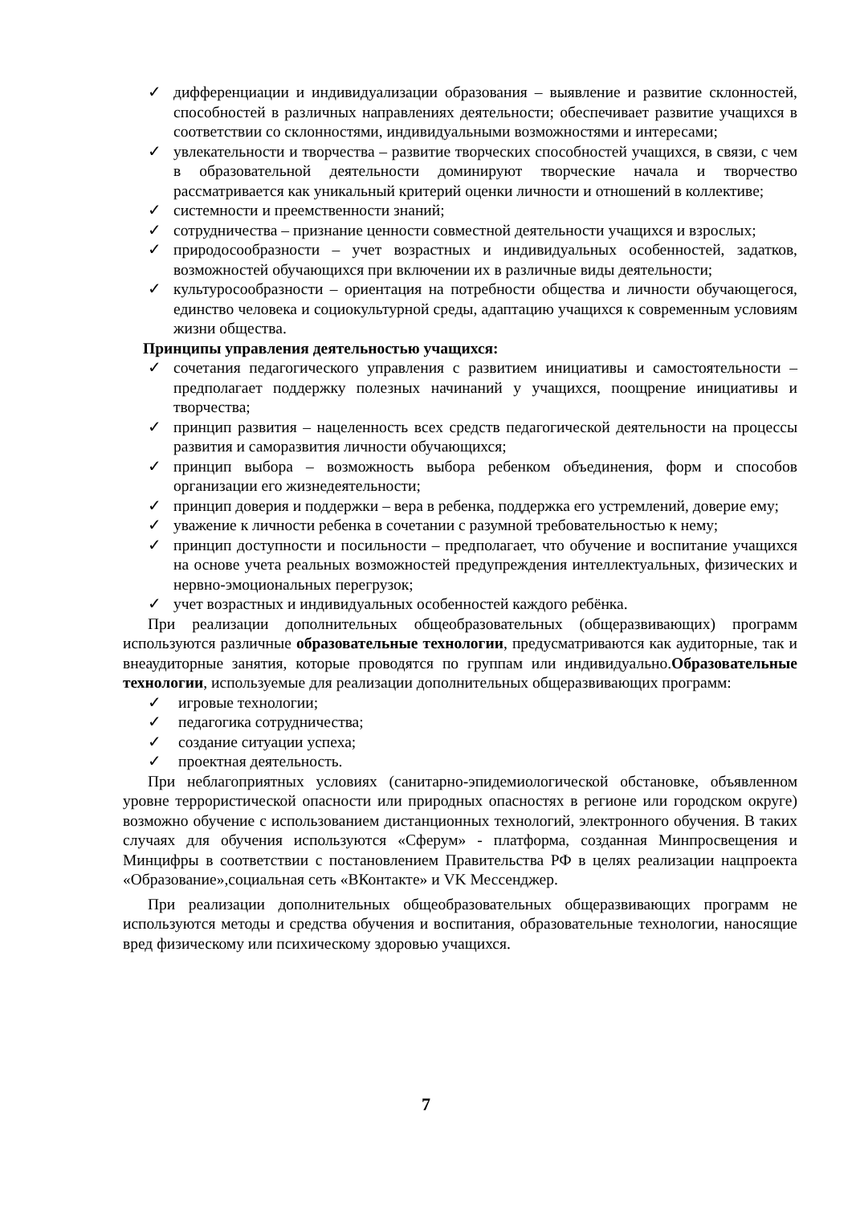✓ дифференциации и индивидуализации образования – выявление и развитие склонностей, способностей в различных направлениях деятельности; обеспечивает развитие учащихся в соответствии со склонностями, индивидуальными возможностями и интересами;
✓ увлекательности и творчества – развитие творческих способностей учащихся, в связи, с чем в образовательной деятельности доминируют творческие начала и творчество рассматривается как уникальный критерий оценки личности и отношений в коллективе;
✓ системности и преемственности знаний;
✓ сотрудничества – признание ценности совместной деятельности учащихся и взрослых;
✓ природосообразности – учет возрастных и индивидуальных особенностей, задатков, возможностей обучающихся при включении их в различные виды деятельности;
✓ культуросообразности – ориентация на потребности общества и личности обучающегося, единство человека и социокультурной среды, адаптацию учащихся к современным условиям жизни общества.
Принципы управления деятельностью учащихся:
✓ сочетания педагогического управления с развитием инициативы и самостоятельности – предполагает поддержку полезных начинаний у учащихся, поощрение инициативы и творчества;
✓ принцип развития – нацеленность всех средств педагогической деятельности на процессы развития и саморазвития личности обучающихся;
✓ принцип выбора – возможность выбора ребенком объединения, форм и способов организации его жизнедеятельности;
✓ принцип доверия и поддержки – вера в ребенка, поддержка его устремлений, доверие ему;
✓ уважение к личности ребенка в сочетании с разумной требовательностью к нему;
✓ принцип доступности и посильности – предполагает, что обучение и воспитание учащихся на основе учета реальных возможностей предупреждения интеллектуальных, физических и нервно-эмоциональных перегрузок;
✓ учет возрастных и индивидуальных особенностей каждого ребёнка.
При реализации дополнительных общеобразовательных (общеразвивающих) программ используются различные образовательные технологии, предусматриваются как аудиторные, так и внеаудиторные занятия, которые проводятся по группам или индивидуально.Образовательные технологии, используемые для реализации дополнительных общеразвивающих программ:
✓ игровые технологии;
✓ педагогика сотрудничества;
✓ создание ситуации успеха;
✓ проектная деятельность.
При неблагоприятных условиях (санитарно-эпидемиологической обстановке, объявленном уровне террористической опасности или природных опасностях в регионе или городском округе) возможно обучение с использованием дистанционных технологий, электронного обучения. В таких случаях для обучения используются «Сферум» - платформа, созданная Минпросвещения и Минцифры в соответствии с постановлением Правительства РФ в целях реализации нацпроекта «Образование»,социальная сеть «ВКонтакте» и VK Мессенджер.
При реализации дополнительных общеобразовательных общеразвивающих программ не используются методы и средства обучения и воспитания, образовательные технологии, наносящие вред физическому или психическому здоровью учащихся.
7